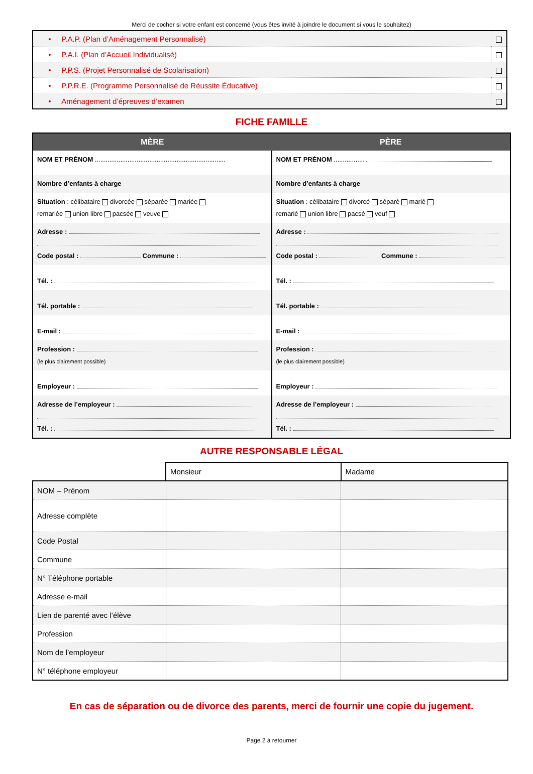Merci de cocher si votre enfant est concerné (vous êtes invité à joindre le document si vous le souhaitez)
| • P.A.P. (Plan d’Aménagement Personnalisé) | |
| • P.A.I. (Plan d’Accueil Individualisé) | |
| • P.P.S. (Projet Personnalisé de Scolarisation) | |
| • P.P.R.E. (Programme Personnalisé de Réussite Éducative) | |
| • Aménagement d’épreuves d’examen | |
FICHE FAMILLE
| MÈRE | PÈRE |
| --- | --- |
| NOM ET PRÉNOM ........................................................................ | NOM ET PRÉNOM ................. |
| Nombre d’enfants à charge | Nombre d’enfants à charge |
| Situation : célibataire divorcée séparée mariée remariée union libre pacsée veuve | Situation : célibataire divorcé séparé marié remarié union libre pacsé veuf |
| Adresse : Code postal : Commune : | Adresse : Code postal : Commune : |
| Tél. : | Tél. : |
| Tél. portable : | Tél. portable : |
| E-mail : | E-mail : |
| Profession : (le plus clairement possible) | Profession : (le plus clairement possible) |
| Employeur : | Employeur : |
| Adresse de l’employeur : Tél. : | Adresse de l’employeur : Tél. : |
AUTRE RESPONSABLE LÉGAL
| | Monsieur | Madame |
| --- | --- | --- |
| NOM – Prénom | | |
| Adresse complète | | |
| Code Postal | | |
| Commune | | |
| N° Téléphone portable | | |
| Adresse e-mail | | |
| Lien de parenté avec l’élève | | |
| Profession | | |
| Nom de l’employeur | | |
| N° téléphone employeur | | |
En cas de séparation ou de divorce des parents, merci de fournir une copie du jugement.
Page 2 à retourner